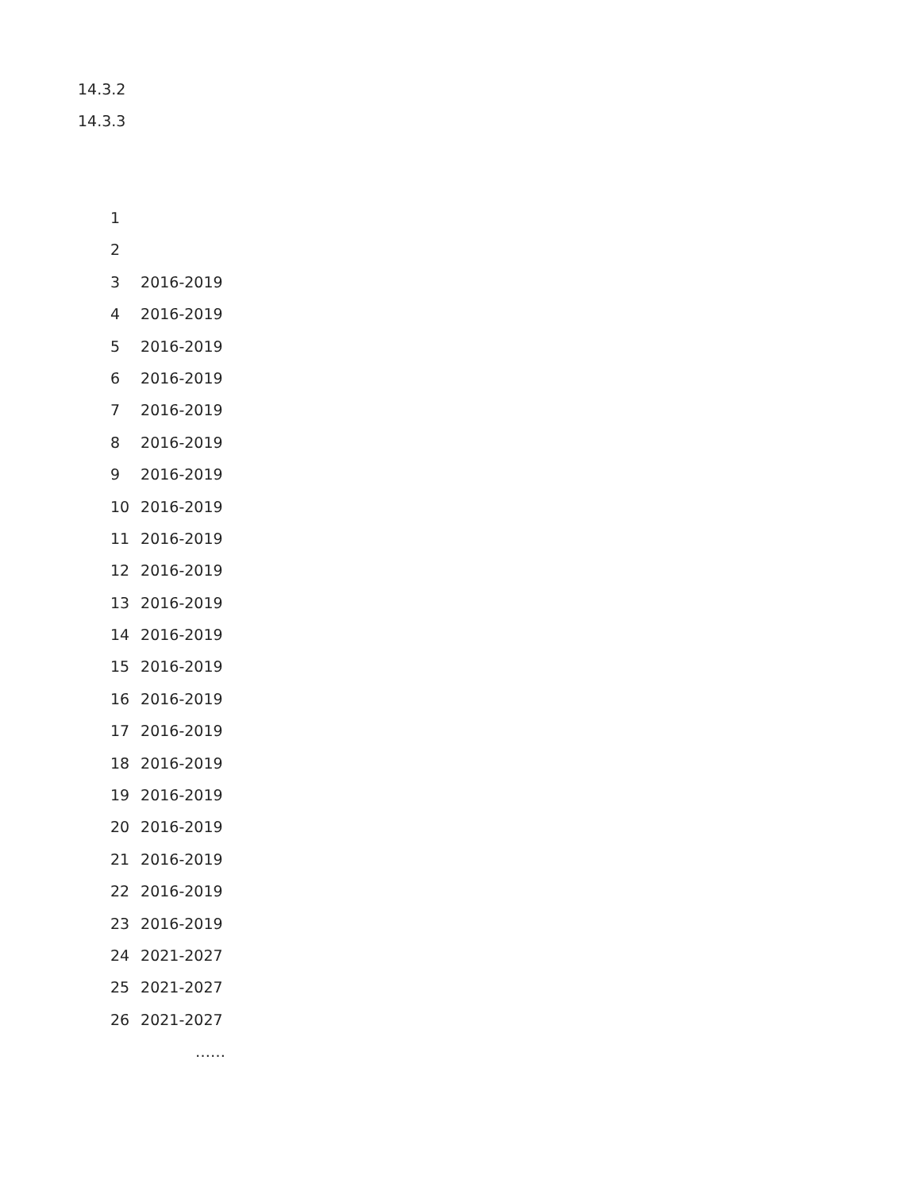14.3.2
14.3.3
1
2
3 2016-2019
4 2016-2019
5 2016-2019
6 2016-2019
7 2016-2019
8 2016-2019
9 2016-2019
10 2016-2019
11 2016-2019
12 2016-2019
13 2016-2019
14 2016-2019
15 2016-2019
16 2016-2019
17 2016-2019
18 2016-2019
19 2016-2019
20 2016-2019
21 2016-2019
22 2016-2019
23 2016-2019
24 2021-2027
25 2021-2027
26 2021-2027
……